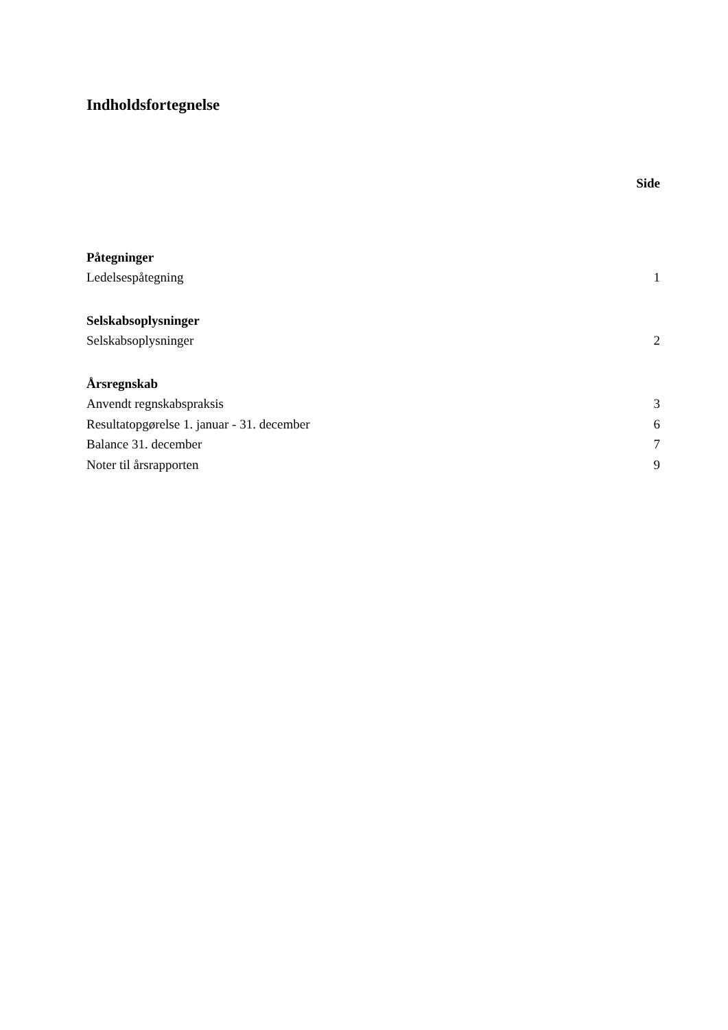Indholdsfortegnelse
Side
Påtegninger
Ledelsespåtegning 1
Selskabsoplysninger
Selskabsoplysninger 2
Årsregnskab
Anvendt regnskabspraksis 3
Resultatopgørelse 1. januar - 31. december 6
Balance 31. december 7
Noter til årsrapporten 9